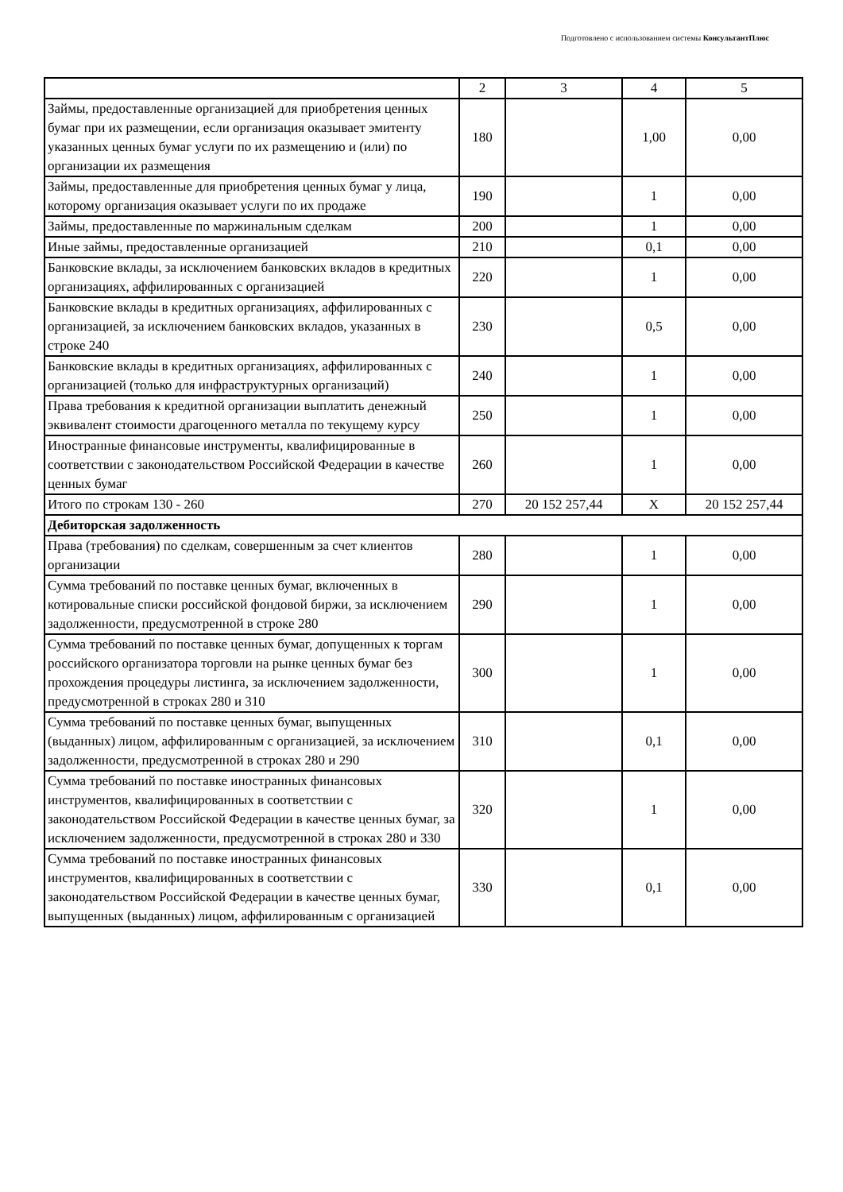Подготовлено с использованием системы КонсультантПлюс
| | 2 | 3 | 4 | 5 |
| Займы, предоставленные организацией для приобретения ценных бумаг при их размещении, если организация оказывает эмитенту указанных ценных бумаг услуги по их размещению и (или) по организации их размещения | 180 | | 1,00 | 0,00 |
| Займы, предоставленные для приобретения ценных бумаг у лица, которому организация оказывает услуги по их продаже | 190 | | 1 | 0,00 |
| Займы, предоставленные по маржинальным сделкам | 200 | | 1 | 0,00 |
| Иные займы, предоставленные организацией | 210 | | 0,1 | 0,00 |
| Банковские вклады, за исключением банковских вкладов в кредитных организациях, аффилированных с организацией | 220 | | 1 | 0,00 |
| Банковские вклады в кредитных организациях, аффилированных с организацией, за исключением банковских вкладов, указанных в строке 240 | 230 | | 0,5 | 0,00 |
| Банковские вклады в кредитных организациях, аффилированных с организацией (только для инфраструктурных организаций) | 240 | | 1 | 0,00 |
| Права требования к кредитной организации выплатить денежный эквивалент стоимости драгоценного металла по текущему курсу | 250 | | 1 | 0,00 |
| Иностранные финансовые инструменты, квалифицированные в соответствии с законодательством Российской Федерации в качестве ценных бумаг | 260 | | 1 | 0,00 |
| Итого по строкам 130 - 260 | 270 | 20 152 257,44 | X | 20 152 257,44 |
| Дебиторская задолженность | | | | |
| Права (требования) по сделкам, совершенным за счет клиентов организации | 280 | | 1 | 0,00 |
| Сумма требований по поставке ценных бумаг, включенных в котировальные списки российской фондовой биржи, за исключением задолженности, предусмотренной в строке 280 | 290 | | 1 | 0,00 |
| Сумма требований по поставке ценных бумаг, допущенных к торгам российского организатора торговли на рынке ценных бумаг без прохождения процедуры листинга, за исключением задолженности, предусмотренной в строках 280 и 310 | 300 | | 1 | 0,00 |
| Сумма требований по поставке ценных бумаг, выпущенных (выданных) лицом, аффилированным с организацией, за исключением задолженности, предусмотренной в строках 280 и 290 | 310 | | 0,1 | 0,00 |
| Сумма требований по поставке иностранных финансовых инструментов, квалифицированных в соответствии с законодательством Российской Федерации в качестве ценных бумаг, за исключением задолженности, предусмотренной в строках 280 и 330 | 320 | | 1 | 0,00 |
| Сумма требований по поставке иностранных финансовых инструментов, квалифицированных в соответствии с законодательством Российской Федерации в качестве ценных бумаг, выпущенных (выданных) лицом, аффилированным с организацией | 330 | | 0,1 | 0,00 |